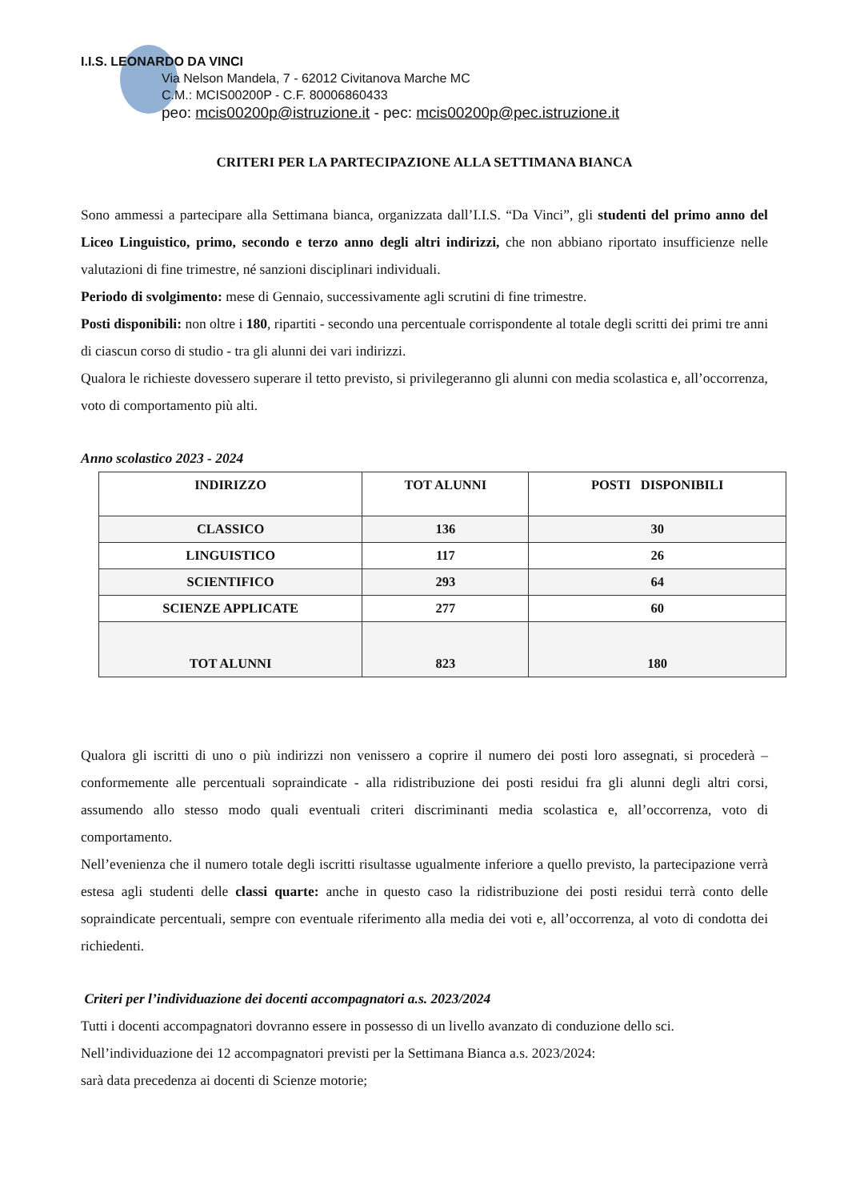I.I.S. LEONARDO DA VINCI
Via Nelson Mandela, 7 - 62012 Civitanova Marche MC
C.M.: MCIS00200P - C.F. 80006860433
peo: mcis00200p@istruzione.it - pec: mcis00200p@pec.istruzione.it
CRITERI PER LA PARTECIPAZIONE ALLA SETTIMANA BIANCA
Sono ammessi a partecipare alla Settimana bianca, organizzata dall’I.I.S. “Da Vinci”, gli studenti del primo anno del Liceo Linguistico, primo, secondo e terzo anno degli altri indirizzi, che non abbiano riportato insufficienze nelle valutazioni di fine trimestre, né sanzioni disciplinari individuali.
Periodo di svolgimento: mese di Gennaio, successivamente agli scrutini di fine trimestre.
Posti disponibili: non oltre i 180, ripartiti - secondo una percentuale corrispondente al totale degli scritti dei primi tre anni di ciascun corso di studio - tra gli alunni dei vari indirizzi.
Qualora le richieste dovessero superare il tetto previsto, si privilegeranno gli alunni con media scolastica e, all’occorrenza, voto di comportamento più alti.
Anno scolastico 2023 - 2024
| INDIRIZZO | TOT ALUNNI | POSTI DISPONIBILI |
| --- | --- | --- |
| CLASSICO | 136 | 30 |
| LINGUISTICO | 117 | 26 |
| SCIENTIFICO | 293 | 64 |
| SCIENZE APPLICATE | 277 | 60 |
| TOT ALUNNI | 823 | 180 |
Qualora gli iscritti di uno o più indirizzi non venissero a coprire il numero dei posti loro assegnati, si procederà – conformemente alle percentuali sopraindicate - alla ridistribuzione dei posti residui fra gli alunni degli altri corsi, assumendo allo stesso modo quali eventuali criteri discriminanti media scolastica e, all’occorrenza, voto di comportamento.
Nell’evenienza che il numero totale degli iscritti risultasse ugualmente inferiore a quello previsto, la partecipazione verrà estesa agli studenti delle classi quarte: anche in questo caso la ridistribuzione dei posti residui terrà conto delle sopraindicate percentuali, sempre con eventuale riferimento alla media dei voti e, all’occorrenza, al voto di condotta dei richiedenti.
Criteri per l’individuazione dei docenti accompagnatori a.s. 2023/2024
Tutti i docenti accompagnatori dovranno essere in possesso di un livello avanzato di conduzione dello sci.
Nell’individuazione dei 12 accompagnatori previsti per la Settimana Bianca a.s. 2023/2024:
sarà data precedenza ai docenti di Scienze motorie;